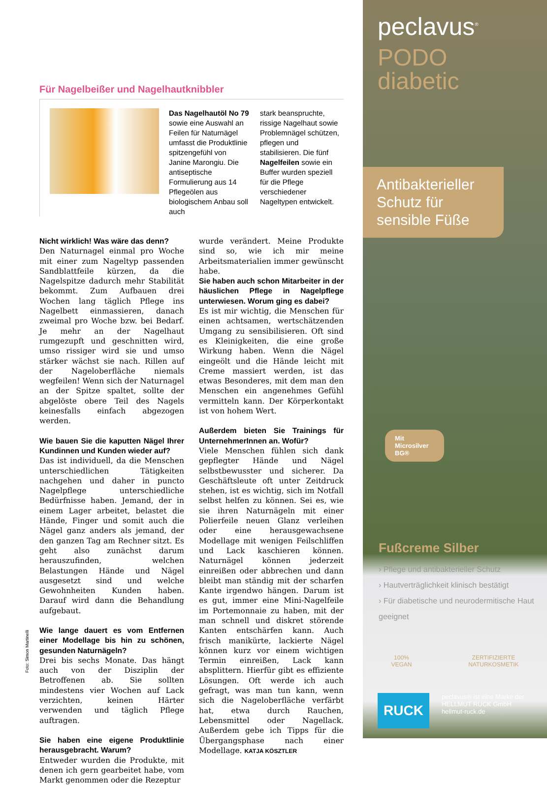Für Nagelbeißer und Nagelhautknibbler
Das Nagelhautöl No 79 sowie eine Auswahl an Feilen für Naturnägel umfasst die Produktlinie spitzengefühl von Janine Marongiu. Die antiseptische Formulierung aus 14 Pflegeölen aus biologischem Anbau soll auch
stark beanspruchte, rissige Nagelhaut sowie Problemnägel schützen, pflegen und stabilisieren. Die fünf Nagelfeilen sowie ein Buffer wurden speziell für die Pflege verschiedener Nageltypen entwickelt.
Nicht wirklich! Was wäre das denn?
Den Naturnagel einmal pro Woche mit einer zum Nageltyp passenden Sandblattfeile kürzen, da die Nagelspitze dadurch mehr Stabilität bekommt. Zum Aufbauen drei Wochen lang täglich Pflege ins Nagelbett einmassieren, danach zweimal pro Woche bzw. bei Bedarf. Je mehr an der Nagelhaut rumgezupft und geschnitten wird, umso rissiger wird sie und umso stärker wächst sie nach. Rillen auf der Nageloberfläche niemals wegfeilen! Wenn sich der Naturnagel an der Spitze spaltet, sollte der abgelöste obere Teil des Nagels keinesfalls einfach abgezogen werden.
Wie bauen Sie die kaputten Nägel Ihrer Kundinnen und Kunden wieder auf?
Das ist individuell, da die Menschen unterschiedlichen Tätigkeiten nachgehen und daher in puncto Nagelpflege unterschiedliche Bedürfnisse haben. Jemand, der in einem Lager arbeitet, belastet die Hände, Finger und somit auch die Nägel ganz anders als jemand, der den ganzen Tag am Rechner sitzt. Es geht also zunächst darum herauszufinden, welchen Belastungen Hände und Nägel ausgesetzt sind und welche Gewohnheiten Kunden haben. Darauf wird dann die Behandlung aufgebaut.
Wie lange dauert es vom Entfernen einer Modellage bis hin zu schönen, gesunden Naturnägeln?
Drei bis sechs Monate. Das hängt auch von der Disziplin der Betroffenen ab. Sie sollten mindestens vier Wochen auf Lack verzichten, keinen Härter verwenden und täglich Pflege auftragen.
Sie haben eine eigene Produktlinie herausgebracht. Warum?
Entweder wurden die Produkte, mit denen ich gern gearbeitet habe, vom Markt genommen oder die Rezeptur
wurde verändert. Meine Produkte sind so, wie ich mir meine Arbeitsmaterialien immer gewünscht habe.
Sie haben auch schon Mitarbeiter in der häuslichen Pflege in Nagelpflege unterwiesen. Worum ging es dabei?
Es ist mir wichtig, die Menschen für einen achtsamen, wertschätzenden Umgang zu sensibilisieren. Oft sind es Kleinigkeiten, die eine große Wirkung haben. Wenn die Nägel eingeölt und die Hände leicht mit Creme massiert werden, ist das etwas Besonderes, mit dem man den Menschen ein angenehmes Gefühl vermitteln kann. Der Körperkontakt ist von hohem Wert.
Außerdem bieten Sie Trainings für UnternehmerInnen an. Wofür?
Viele Menschen fühlen sich dank gepflegter Hände und Nägel selbstbewusster und sicherer. Da Geschäftsleute oft unter Zeitdruck stehen, ist es wichtig, sich im Notfall selbst helfen zu können. Sei es, wie sie ihren Naturnägeln mit einer Polierfeile neuen Glanz verleihen oder eine herausgewachsene Modellage mit wenigen Feilschliffen und Lack kaschieren können. Naturnägel können jederzeit einreißen oder abbrechen und dann bleibt man ständig mit der scharfen Kante irgendwo hängen. Darum ist es gut, immer eine Mini-Nagelfeile im Portemonnaie zu haben, mit der man schnell und diskret störende Kanten entschärfen kann. Auch frisch manikürte, lackierte Nägel können kurz vor einem wichtigen Termin einreißen, Lack kann absplittern. Hierfür gibt es effiziente Lösungen. Oft werde ich auch gefragt, was man tun kann, wenn sich die Nageloberfläche verfärbt hat, etwa durch Rauchen, Lebensmittel oder Nagellack. Außerdem gebe ich Tipps für die Übergangsphase nach einer Modellage. KATJA KÖSZTLER
Foto: Simon Martinelli
peclavus<sup>®</sup>
PODO
diabetic
Antibakterieller Schutz für sensible Füße
Mit Microsilver BG®
Fußcreme Silber
› Pflege und antibakterieller Schutz
› Hautverträglichkeit klinisch bestätigt
› Für diabetische und neurodermitische Haut geeignet
100%
VEGAN
ZERTIFIZIERTE
NATURKOSMETIK
RUCK
peclavus® ist eine Marke der
HELLMUT RUCK GmbH
hellmut-ruck.de